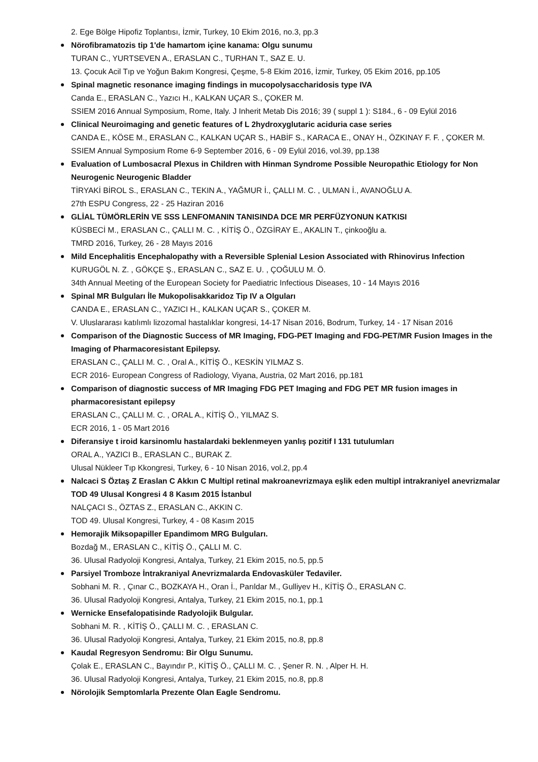2. Ege Bölge Hipofiz Toplantısı, İzmir, Turkey, 10 Ekim 2016, no.3, pp.3
Nörofibramatozis tip 1'de hamartom içine kanama: Olgu sunumu
TURAN C., YURTSEVEN A., ERASLAN C., TURHAN T., SAZ E. U.
13. Çocuk Acil Tıp ve Yoğun Bakım Kongresi, Çeşme, 5-8 Ekim 2016, İzmir, Turkey, 05 Ekim 2016, pp.105
Spinal magnetic resonance imaging findings in mucopolysaccharidosis type IVA
Canda E., ERASLAN C., Yazıcı H., KALKAN UÇAR S., ÇOKER M.
SSIEM 2016 Annual Symposium, Rome, Italy. J Inherit Metab Dis 2016; 39 ( suppl 1 ): S184., 6 - 09 Eylül 2016
Clinical Neuroimaging and genetic features of L 2hydroxyglutaric aciduria case series
CANDA E., KÖSE M., ERASLAN C., KALKAN UÇAR S., HABİF S., KARACA E., ONAY H., ÖZKINAY F. F. , ÇOKER M.
SSIEM Annual Symposium Rome 6-9 September 2016, 6 - 09 Eylül 2016, vol.39, pp.138
Evaluation of Lumbosacral Plexus in Children with Hinman Syndrome Possible Neuropathic Etiology for Non Neurogenic Neurogenic Bladder
TİRYAKİ BİROL S., ERASLAN C., TEKIN A., YAĞMUR İ., ÇALLI M. C. , ULMAN İ., AVANOĞLU A.
27th ESPU Congress, 22 - 25 Haziran 2016
GLİAL TÜMÖRLERİN VE SSS LENFOMANIN TANISINDA DCE MR PERFÜZYONUN KATKISI
KÜSBECİ M., ERASLAN C., ÇALLI M. C. , KİTİŞ Ö., ÖZGİRAY E., AKALIN T., çinkooğlu a.
TMRD 2016, Turkey, 26 - 28 Mayıs 2016
Mild Encephalitis Encephalopathy with a Reversible Splenial Lesion Associated with Rhinovirus Infection
KURUGÖL N. Z. , GÖKÇE Ş., ERASLAN C., SAZ E. U. , ÇOĞULU M. Ö.
34th Annual Meeting of the European Society for Paediatric Infectious Diseases, 10 - 14 Mayıs 2016
Spinal MR Bulguları İle Mukopolisakkaridoz Tip IV a Olguları
CANDA E., ERASLAN C., YAZICI H., KALKAN UÇAR S., ÇOKER M.
V. Uluslararası katılımlı lizozomal hastalıklar kongresi, 14-17 Nisan 2016, Bodrum, Turkey, 14 - 17 Nisan 2016
Comparison of the Diagnostic Success of MR Imaging, FDG-PET Imaging and FDG-PET/MR Fusion Images in the Imaging of Pharmacoresistant Epilepsy.
ERASLAN C., ÇALLI M. C. , Oral A., KİTİŞ Ö., KESKİN YILMAZ S.
ECR 2016- European Congress of Radiology, Viyana, Austria, 02 Mart 2016, pp.181
Comparison of diagnostic success of MR Imaging FDG PET Imaging and FDG PET MR fusion images in pharmacoresistant epilepsy
ERASLAN C., ÇALLI M. C. , ORAL A., KİTİŞ Ö., YILMAZ S.
ECR 2016, 1 - 05 Mart 2016
Diferansiye t iroid karsinomlu hastalardaki beklenmeyen yanlış pozitif I 131 tutulumları
ORAL A., YAZICI B., ERASLAN C., BURAK Z.
Ulusal Nükleer Tıp Kkongresi, Turkey, 6 - 10 Nisan 2016, vol.2, pp.4
Nalcaci S Öztaş Z Eraslan C Akkın C Multipl retinal makroanevrizmaya eşlik eden multipl intrakraniyel anevrizmalar TOD 49 Ulusal Kongresi 4 8 Kasım 2015 İstanbul
NALÇACI S., ÖZTAS Z., ERASLAN C., AKKIN C.
TOD 49. Ulusal Kongresi, Turkey, 4 - 08 Kasım 2015
Hemorajik Miksopapiller Epandimom MRG Bulguları.
Bozdağ M., ERASLAN C., KİTİŞ Ö., ÇALLI M. C.
36. Ulusal Radyoloji Kongresi, Antalya, Turkey, 21 Ekim 2015, no.5, pp.5
Parsiyel Tromboze İntrakraniyal Anevrizmalarda Endovasküler Tedaviler.
Sobhani M. R. , Çınar C., BOZKAYA H., Oran İ., Parıldar M., Gulliyev H., KİTİŞ Ö., ERASLAN C.
36. Ulusal Radyoloji Kongresi, Antalya, Turkey, 21 Ekim 2015, no.1, pp.1
Wernicke Ensefalopatisinde Radyolojik Bulgular.
Sobhani M. R. , KİTİŞ Ö., ÇALLI M. C. , ERASLAN C.
36. Ulusal Radyoloji Kongresi, Antalya, Turkey, 21 Ekim 2015, no.8, pp.8
Kaudal Regresyon Sendromu: Bir Olgu Sunumu.
Çolak E., ERASLAN C., Bayındır P., KİTİŞ Ö., ÇALLI M. C. , Şener R. N. , Alper H. H.
36. Ulusal Radyoloji Kongresi, Antalya, Turkey, 21 Ekim 2015, no.8, pp.8
Nörolojik Semptomlarla Prezente Olan Eagle Sendromu.